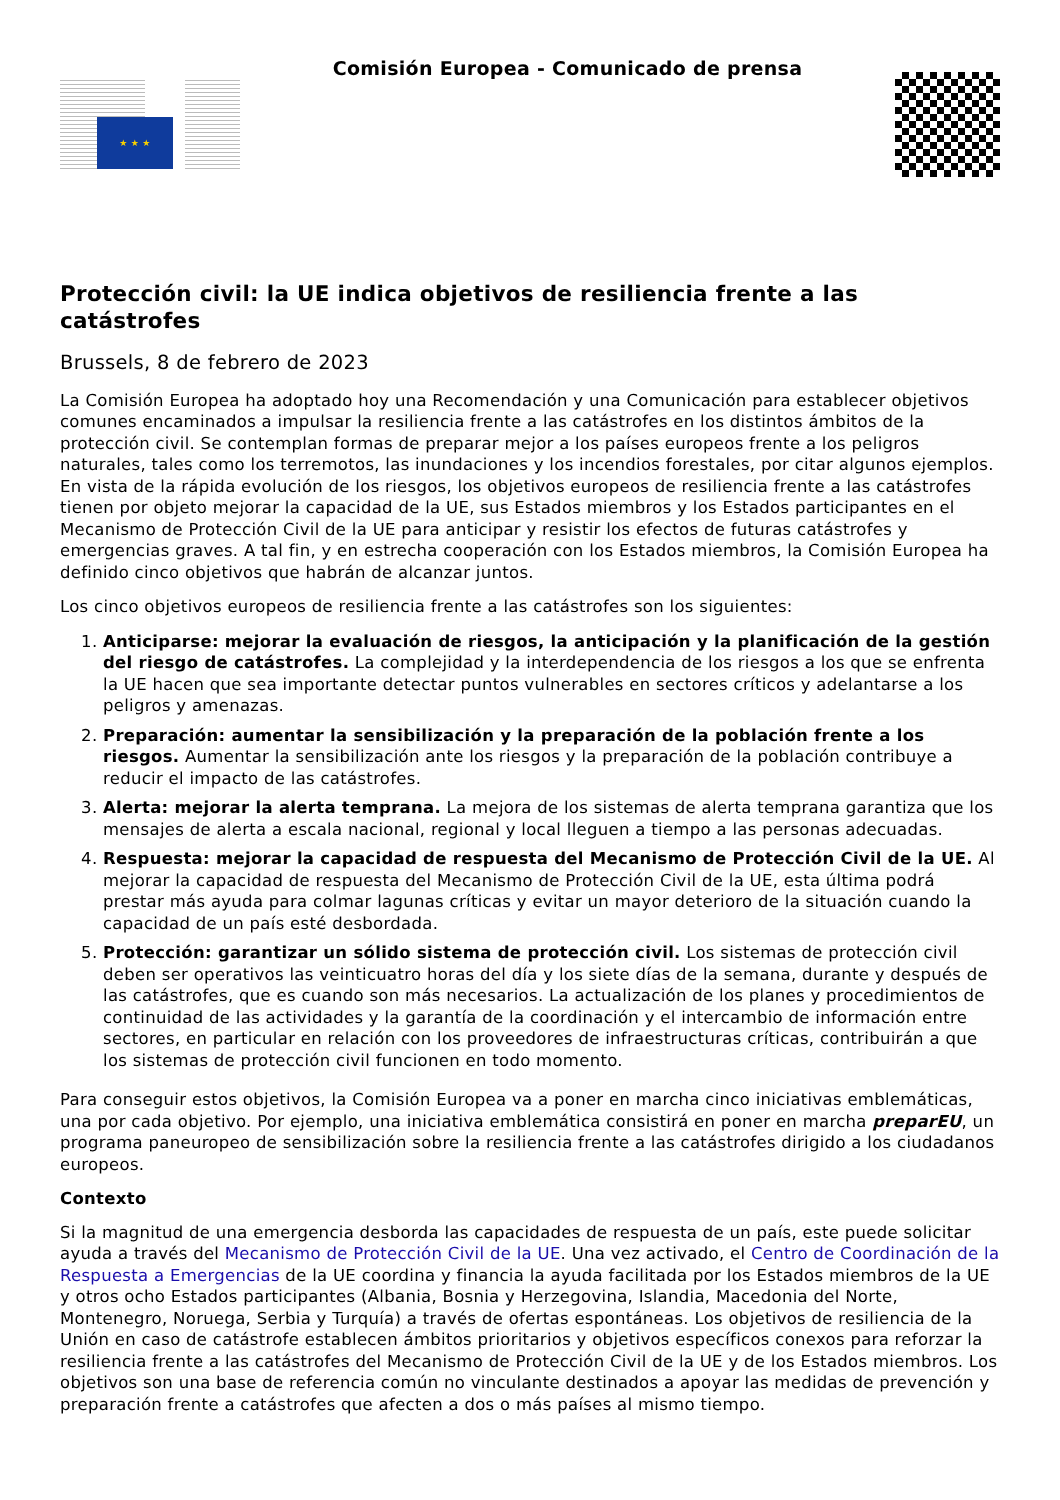★ ★ ★
Comisión Europea - Comunicado de prensa
Protección civil: la UE indica objetivos de resiliencia frente a las catástrofes
Brussels, 8 de febrero de 2023
La Comisión Europea ha adoptado hoy una Recomendación y una Comunicación para establecer objetivos comunes encaminados a impulsar la resiliencia frente a las catástrofes en los distintos ámbitos de la protección civil. Se contemplan formas de preparar mejor a los países europeos frente a los peligros naturales, tales como los terremotos, las inundaciones y los incendios forestales, por citar algunos ejemplos. En vista de la rápida evolución de los riesgos, los objetivos europeos de resiliencia frente a las catástrofes tienen por objeto mejorar la capacidad de la UE, sus Estados miembros y los Estados participantes en el Mecanismo de Protección Civil de la UE para anticipar y resistir los efectos de futuras catástrofes y emergencias graves. A tal fin, y en estrecha cooperación con los Estados miembros, la Comisión Europea ha definido cinco objetivos que habrán de alcanzar juntos.
Los cinco objetivos europeos de resiliencia frente a las catástrofes son los siguientes:
1. Anticiparse: mejorar la evaluación de riesgos, la anticipación y la planificación de la gestión del riesgo de catástrofes. La complejidad y la interdependencia de los riesgos a los que se enfrenta la UE hacen que sea importante detectar puntos vulnerables en sectores críticos y adelantarse a los peligros y amenazas.
2. Preparación: aumentar la sensibilización y la preparación de la población frente a los riesgos. Aumentar la sensibilización ante los riesgos y la preparación de la población contribuye a reducir el impacto de las catástrofes.
3. Alerta: mejorar la alerta temprana. La mejora de los sistemas de alerta temprana garantiza que los mensajes de alerta a escala nacional, regional y local lleguen a tiempo a las personas adecuadas.
4. Respuesta: mejorar la capacidad de respuesta del Mecanismo de Protección Civil de la UE. Al mejorar la capacidad de respuesta del Mecanismo de Protección Civil de la UE, esta última podrá prestar más ayuda para colmar lagunas críticas y evitar un mayor deterioro de la situación cuando la capacidad de un país esté desbordada.
5. Protección: garantizar un sólido sistema de protección civil. Los sistemas de protección civil deben ser operativos las veinticuatro horas del día y los siete días de la semana, durante y después de las catástrofes, que es cuando son más necesarios. La actualización de los planes y procedimientos de continuidad de las actividades y la garantía de la coordinación y el intercambio de información entre sectores, en particular en relación con los proveedores de infraestructuras críticas, contribuirán a que los sistemas de protección civil funcionen en todo momento.
Para conseguir estos objetivos, la Comisión Europea va a poner en marcha cinco iniciativas emblemáticas, una por cada objetivo. Por ejemplo, una iniciativa emblemática consistirá en poner en marcha preparEU, un programa paneuropeo de sensibilización sobre la resiliencia frente a las catástrofes dirigido a los ciudadanos europeos.
Contexto
Si la magnitud de una emergencia desborda las capacidades de respuesta de un país, este puede solicitar ayuda a través del Mecanismo de Protección Civil de la UE. Una vez activado, el Centro de Coordinación de la Respuesta a Emergencias de la UE coordina y financia la ayuda facilitada por los Estados miembros de la UE y otros ocho Estados participantes (Albania, Bosnia y Herzegovina, Islandia, Macedonia del Norte, Montenegro, Noruega, Serbia y Turquía) a través de ofertas espontáneas. Los objetivos de resiliencia de la Unión en caso de catástrofe establecen ámbitos prioritarios y objetivos específicos conexos para reforzar la resiliencia frente a las catástrofes del Mecanismo de Protección Civil de la UE y de los Estados miembros. Los objetivos son una base de referencia común no vinculante destinados a apoyar las medidas de prevención y preparación frente a catástrofes que afecten a dos o más países al mismo tiempo.